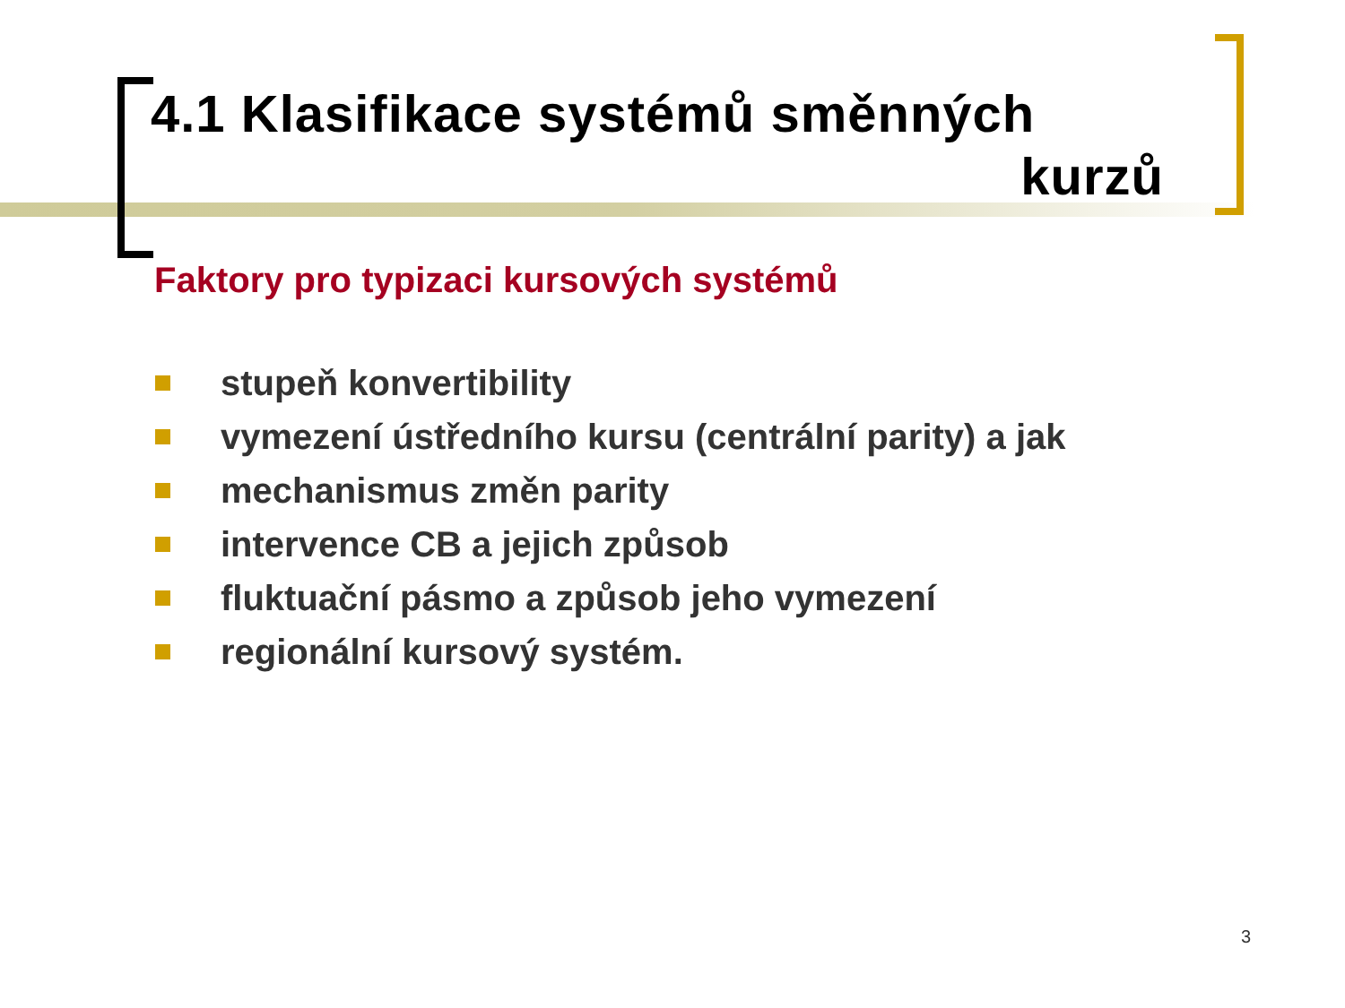4.1 Klasifikace systémů směnných
kurzů
Faktory pro typizaci kursových systémů
stupeň konvertibility
vymezení ústředního kursu (centrální parity) a jak
mechanismus změn parity
intervence CB a jejich způsob
fluktuační pásmo a způsob jeho vymezení
regionální kursový systém.
3